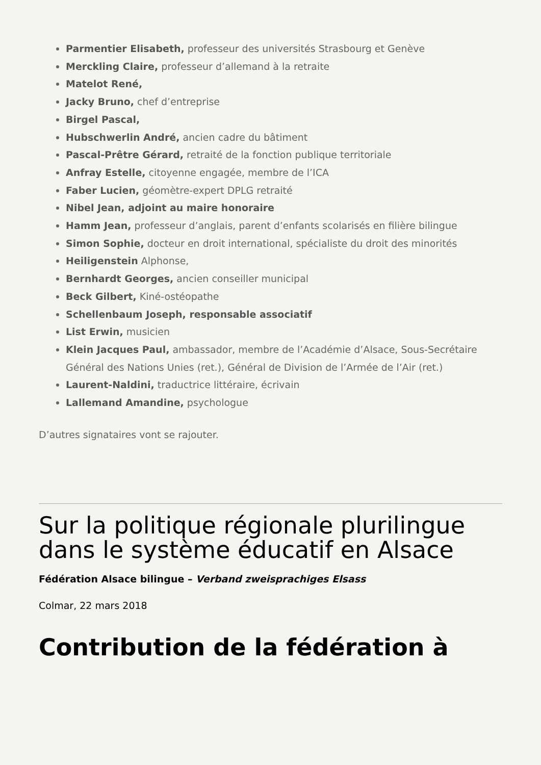Parmentier Elisabeth, professeur des universités Strasbourg et Genève
Merckling Claire, professeur d’allemand à la retraite
Matelot René,
Jacky Bruno, chef d’entreprise
Birgel Pascal,
Hubschwerlin André, ancien cadre du bâtiment
Pascal-Prêtre Gérard, retraité de la fonction publique territoriale
Anfray Estelle, citoyenne engagée, membre de l’ICA
Faber Lucien, géomètre-expert DPLG retraité
Nibel Jean, adjoint au maire honoraire
Hamm Jean, professeur d’anglais, parent d’enfants scolarisés en filière bilingue
Simon Sophie, docteur en droit international, spécialiste du droit des minorités
Heiligenstein Alphonse,
Bernhardt Georges, ancien conseiller municipal
Beck Gilbert, Kiné-ostéopathe
Schellenbaum Joseph, responsable associatif
List Erwin, musicien
Klein Jacques Paul, ambassador, membre de l’Académie d’Alsace, Sous-Secrétaire Général des Nations Unies (ret.), Général de Division de l’Armée de l’Air (ret.)
Laurent-Naldini, traductrice littéraire, écrivain
Lallemand Amandine, psychologue
D’autres signataires vont se rajouter.
Sur la politique régionale plurilingue dans le système éducatif en Alsace
Fédération Alsace bilingue – Verband zweisprachiges Elsass
Colmar, 22 mars 2018
Contribution de la fédération à